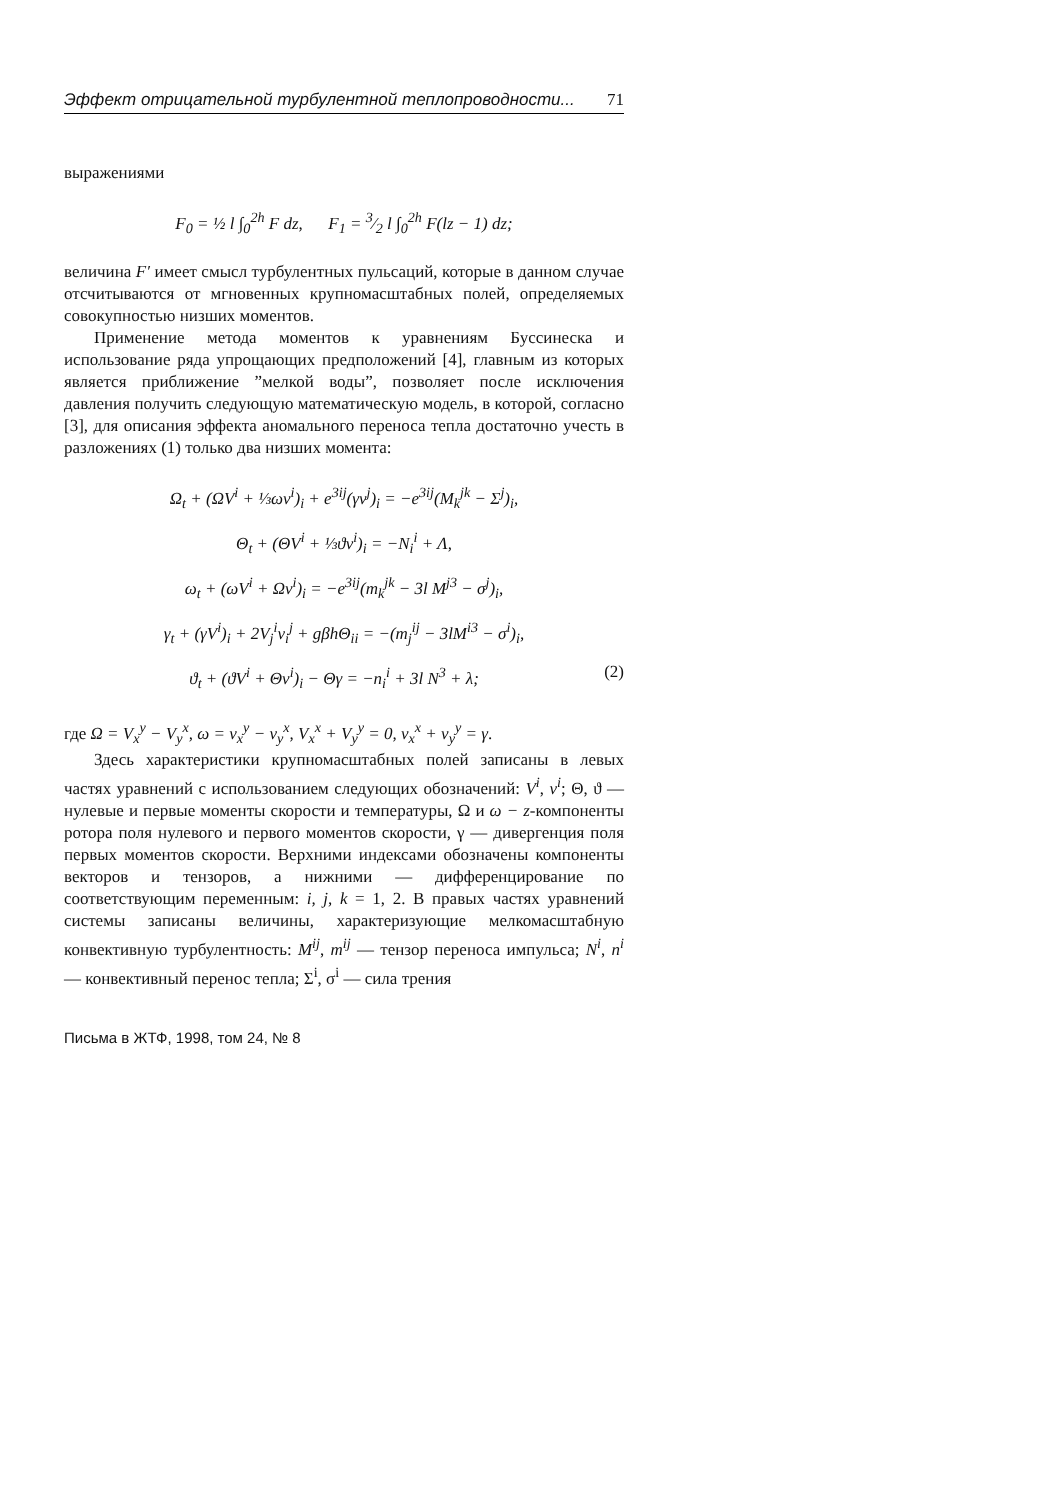Эффект отрицательной турбулентной теплопроводности... 71
выражениями
F<sub>0</sub> = ½ l ∫<sub>0</sub><sup>2h</sup> F dz, F<sub>1</sub> = 3⁄2 l ∫<sub>0</sub><sup>2h</sup> F(lz − 1) dz;
величина F′ имеет смысл турбулентных пульсаций, которые в данном случае отсчитываются от мгновенных крупномасштабных полей, определяемых совокупностью низших моментов.
Применение метода моментов к уравнениям Буссинеска и использование ряда упрощающих предположений [4], главным из которых является приближение ”мелкой воды”, позволяет после исключения давления получить следующую математическую модель, в которой, согласно [3], для описания эффекта аномального переноса тепла достаточно учесть в разложениях (1) только два низших момента:
Ω<sub>t</sub> + (ΩV<sup>i</sup> + ⅓ωv<sup>i</sup>)<sub>i</sub> + e<sup>3ij</sup>(γv<sup>j</sup>)<sub>i</sub> = −e<sup>3ij</sup>(M<sub>k</sub><sup>jk</sup> − Σ<sup>j</sup>)<sub>i</sub>,
Θ<sub>t</sub> + (ΘV<sup>i</sup> + ⅓ϑv<sup>i</sup>)<sub>i</sub> = −N<sub>i</sub><sup>i</sup> + Λ,
ω<sub>t</sub> + (ωV<sup>i</sup> + Ωv<sup>i</sup>)<sub>i</sub> = −e<sup>3ij</sup>(m<sub>k</sub><sup>jk</sup> − 3l M<sup>j3</sup> − σ<sup>j</sup>)<sub>i</sub>,
γ<sub>t</sub> + (γV<sup>i</sup>)<sub>i</sub> + 2V<sub>j</sub><sup>i</sup>v<sub>i</sub><sup>j</sup> + gβhΘ<sub>ii</sub> = −(m<sub>j</sub><sup>ij</sup> − 3lM<sup>i3</sup> − σ<sup>i</sup>)<sub>i</sub>,
ϑ<sub>t</sub> + (ϑV<sup>i</sup> + Θv<sup>i</sup>)<sub>i</sub> − Θγ = −n<sub>i</sub><sup>i</sup> + 3l N<sup>3</sup> + λ; (2)
где Ω = V<sub>x</sub><sup>y</sup> − V<sub>y</sub><sup>x</sup>, ω = v<sub>x</sub><sup>y</sup> − v<sub>y</sub><sup>x</sup>, V<sub>x</sub><sup>x</sup> + V<sub>y</sub><sup>y</sup> = 0, v<sub>x</sub><sup>x</sup> + v<sub>y</sub><sup>y</sup> = γ.
Здесь характеристики крупномасштабных полей записаны в левых частях уравнений с использованием следующих обозначений: V<sup>i</sup>, v<sup>i</sup>; Θ, ϑ — нулевые и первые моменты скорости и температуры, Ω и ω − z-компоненты ротора поля нулевого и первого моментов скорости, γ — дивергенция поля первых моментов скорости. Верхними индексами обозначены компоненты векторов и тензоров, а нижними — дифференцирование по соответствующим переменным: i, j, k = 1, 2. В правых частях уравнений системы записаны величины, характеризующие мелкомасштабную конвективную турбулентность: M<sup>ij</sup>, m<sup>ij</sup> — тензор переноса импульса; N<sup>i</sup>, n<sup>i</sup> — конвективный перенос тепла; Σ<sup>i</sup>, σ<sup>i</sup> — сила трения
Письма в ЖТФ, 1998, том 24, № 8